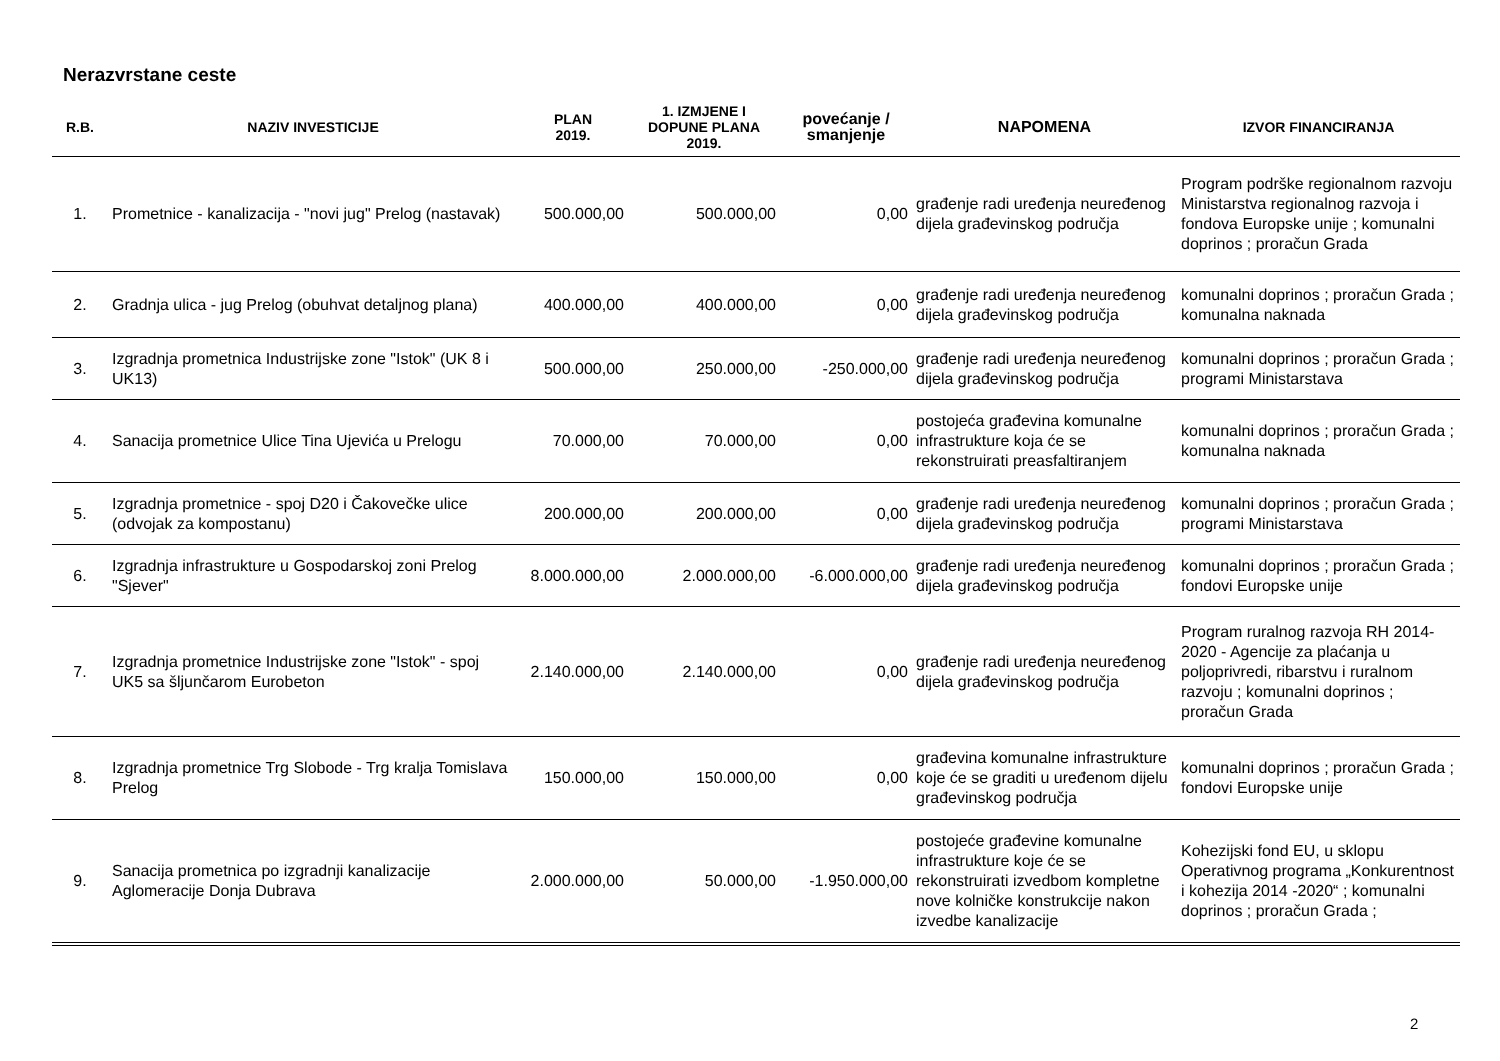Nerazvrstane ceste
| R.B. | NAZIV INVESTICIJE | PLAN 2019. | 1. IZMJENE I DOPUNE PLANA 2019. | povećanje / smanjenje | NAPOMENA | IZVOR FINANCIRANJA |
| --- | --- | --- | --- | --- | --- | --- |
| 1. | Prometnice - kanalizacija - "novi jug" Prelog (nastavak) | 500.000,00 | 500.000,00 | 0,00 | građenje radi uređenja neuređenog dijela građevinskog područja | Program podrške regionalnom razvoju Ministarstva regionalnog razvoja i fondova Europske unije ; komunalni doprinos ; proračun Grada |
| 2. | Gradnja ulica - jug Prelog (obuhvat detaljnog plana) | 400.000,00 | 400.000,00 | 0,00 | građenje radi uređenja neuređenog dijela građevinskog područja | komunalni doprinos ; proračun Grada ; komunalna naknada |
| 3. | Izgradnja prometnica Industrijske zone "Istok" (UK 8 i UK13) | 500.000,00 | 250.000,00 | -250.000,00 | građenje radi uređenja neuređenog dijela građevinskog područja | komunalni doprinos ; proračun Grada ; programi Ministarstava |
| 4. | Sanacija prometnice Ulice Tina Ujevića u Prelogu | 70.000,00 | 70.000,00 | 0,00 | postojeća građevina komunalne infrastrukture koja će se rekonstruirati preasfaltiranjem | komunalni doprinos ; proračun Grada ; komunalna naknada |
| 5. | Izgradnja prometnice - spoj D20 i Čakovečke ulice (odvojak za kompostanu) | 200.000,00 | 200.000,00 | 0,00 | građenje radi uređenja neuređenog dijela građevinskog područja | komunalni doprinos ; proračun Grada ; programi Ministarstava |
| 6. | Izgradnja infrastrukture u Gospodarskoj zoni Prelog "Sjever" | 8.000.000,00 | 2.000.000,00 | -6.000.000,00 | građenje radi uređenja neuređenog dijela građevinskog područja | komunalni doprinos ; proračun Grada ; fondovi Europske unije |
| 7. | Izgradnja prometnice Industrijske zone "Istok" - spoj UK5 sa šljunčarom Eurobeton | 2.140.000,00 | 2.140.000,00 | 0,00 | građenje radi uređenja neuređenog dijela građevinskog područja | Program ruralnog razvoja RH 2014-2020 - Agencije za plaćanja u poljoprivredi, ribarstvu i ruralnom razvoju ; komunalni doprinos ; proračun Grada |
| 8. | Izgradnja prometnice Trg Slobode - Trg kralja Tomislava Prelog | 150.000,00 | 150.000,00 | 0,00 | građevina komunalne infrastrukture koje će se graditi u uređenom dijelu građevinskog područja | komunalni doprinos ; proračun Grada ; fondovi Europske unije |
| 9. | Sanacija prometnica po izgradnji kanalizacije Aglomeracije Donja Dubrava | 2.000.000,00 | 50.000,00 | -1.950.000,00 | postojeće građevine komunalne infrastrukture koje će se rekonstruirati izvedbom kompletne nove kolničke konstrukcije nakon izvedbe kanalizacije | Kohezijski fond EU, u sklopu Operativnog programa „Konkurentnost i kohezija 2014 -2020“ ; komunalni doprinos ; proračun Grada ; |
2